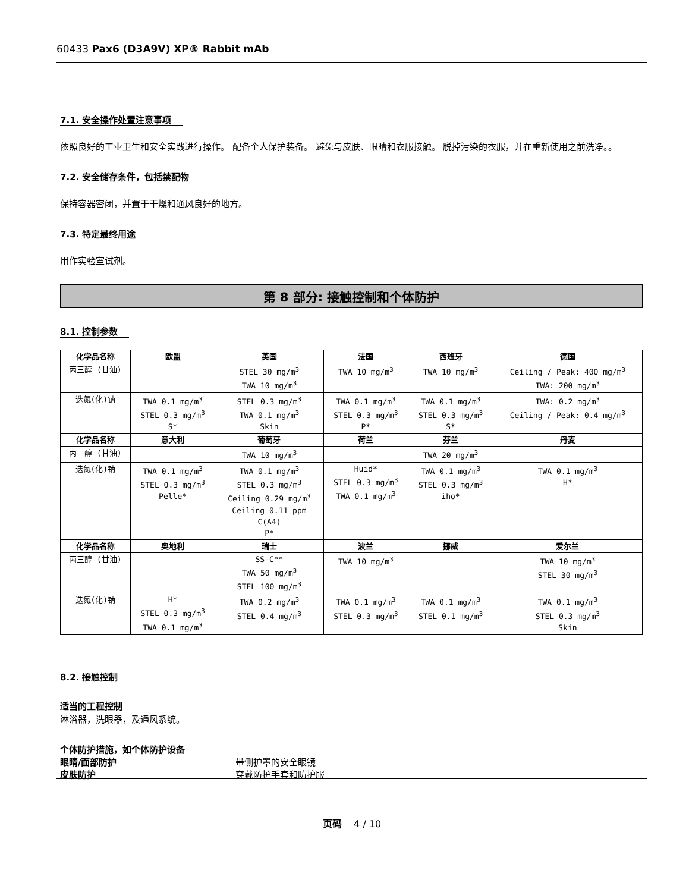60433 Pax6 (D3A9V) XP® Rabbit mAb
7.1. 安全操作处置注意事项
依照良好的工业卫生和安全实践进行操作。 配备个人保护装备。 避免与皮肤、眼睛和衣服接触。 脱掉污染的衣服，并在重新使用之前洗净。。
7.2. 安全储存条件，包括禁配物
保持容器密闭，并置于干燥和通风良好的地方。
7.3. 特定最终用途
用作实验室试剂。
第 8 部分: 接触控制和个体防护
8.1. 控制参数
| 化学品名称 | 欧盟 | 英国 | 法国 | 西班牙 | 德国 |
| --- | --- | --- | --- | --- | --- |
| 丙三醇 (甘油) | | STEL 30 mg/m<sup>3</sup> TWA 10 mg/m<sup>3</sup> | TWA 10 mg/m<sup>3</sup> | TWA 10 mg/m<sup>3</sup> | Ceiling / Peak: 400 mg/m<sup>3</sup> TWA: 200 mg/m<sup>3</sup> |
| 迭氮(化)钠 | TWA 0.1 mg/m<sup>3</sup> STEL 0.3 mg/m<sup>3</sup> S* | STEL 0.3 mg/m<sup>3</sup> TWA 0.1 mg/m<sup>3</sup> Skin | TWA 0.1 mg/m<sup>3</sup> STEL 0.3 mg/m<sup>3</sup> P* | TWA 0.1 mg/m<sup>3</sup> STEL 0.3 mg/m<sup>3</sup> S* | TWA: 0.2 mg/m<sup>3</sup> Ceiling / Peak: 0.4 mg/m<sup>3</sup> |
| 化学品名称 | 意大利 | 葡萄牙 | 荷兰 | 芬兰 | 丹麦 |
| 丙三醇 (甘油) | | TWA 10 mg/m<sup>3</sup> | | TWA 20 mg/m<sup>3</sup> | |
| 迭氮(化)钠 | TWA 0.1 mg/m<sup>3</sup> STEL 0.3 mg/m<sup>3</sup> Pelle* | TWA 0.1 mg/m<sup>3</sup> STEL 0.3 mg/m<sup>3</sup> Ceiling 0.29 mg/m<sup>3</sup> Ceiling 0.11 ppm C(A4) P* | Huid* STEL 0.3 mg/m<sup>3</sup> TWA 0.1 mg/m<sup>3</sup> | TWA 0.1 mg/m<sup>3</sup> STEL 0.3 mg/m<sup>3</sup> iho* | TWA 0.1 mg/m<sup>3</sup> H* |
| 化学品名称 | 奥地利 | 瑞士 | 波兰 | 挪威 | 爱尔兰 |
| 丙三醇 (甘油) | | SS-C** TWA 50 mg/m<sup>3</sup> STEL 100 mg/m<sup>3</sup> | TWA 10 mg/m<sup>3</sup> | | TWA 10 mg/m<sup>3</sup> STEL 30 mg/m<sup>3</sup> |
| 迭氮(化)钠 | H* STEL 0.3 mg/m<sup>3</sup> TWA 0.1 mg/m<sup>3</sup> | TWA 0.2 mg/m<sup>3</sup> STEL 0.4 mg/m<sup>3</sup> | TWA 0.1 mg/m<sup>3</sup> STEL 0.3 mg/m<sup>3</sup> | TWA 0.1 mg/m<sup>3</sup> STEL 0.1 mg/m<sup>3</sup> | TWA 0.1 mg/m<sup>3</sup> STEL 0.3 mg/m<sup>3</sup> Skin |
8.2. 接触控制
适当的工程控制
淋浴器，洗眼器，及通风系统。
个体防护措施，如个体防护设备
眼睛/面部防护 带侧护罩的安全眼镜
皮肤防护 穿戴防护手套和防护服
页码 4 / 10